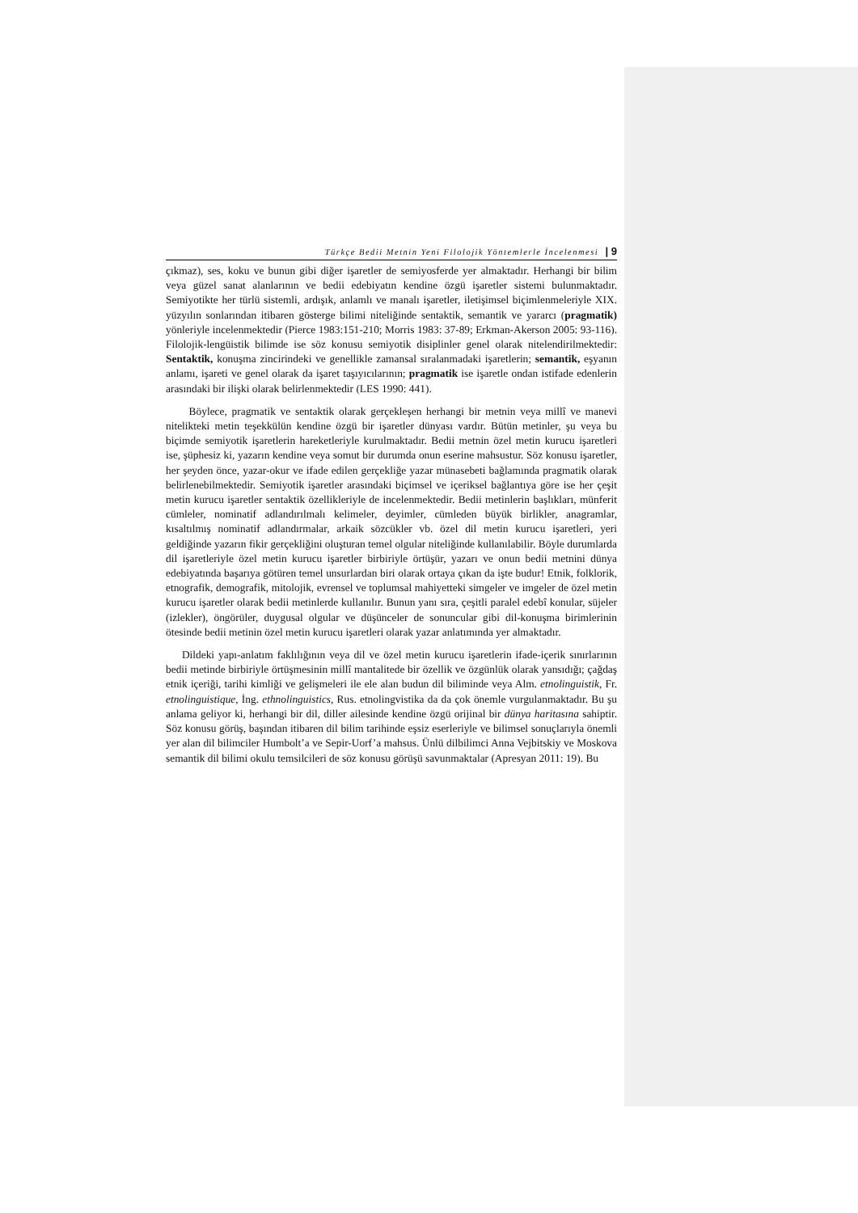Türkçe Bedii Metnin Yeni Filolojik Yöntemlerle İncelenmesi | 9
çıkmaz), ses, koku ve bunun gibi diğer işaretler de semiyosferde yer almaktadır. Herhangi bir bilim veya güzel sanat alanlarının ve bedii edebiyatın kendine özgü işaretler sistemi bulunmaktadır. Semiyotikte her türlü sistemli, ardışık, anlamlı ve manalı işaretler, iletişimsel biçimlenmeleriyle XIX. yüzyılın sonlarından itibaren gösterge bilimi niteliğinde sentaktik, semantik ve yararcı (pragmatik) yönleriyle incelenmektedir (Pierce 1983:151-210; Morris 1983: 37-89; Erkman-Akerson 2005: 93-116). Filolojik-lengüistik bilimde ise söz konusu semiyotik disiplinler genel olarak nitelendirilmektedir: Sentaktik, konuşma zincirindeki ve genellikle zamansal sıralanmadaki işaretlerin; semantik, eşyanın anlamı, işareti ve genel olarak da işaret taşıyıcılarının; pragmatik ise işaretle ondan istifade edenlerin arasındaki bir ilişki olarak belirlenmektedir (LES 1990: 441).
Böylece, pragmatik ve sentaktik olarak gerçekleşen herhangi bir metnin veya millî ve manevi nitelikteki metin teşekkülün kendine özgü bir işaretler dünyası vardır. Bütün metinler, şu veya bu biçimde semiyotik işaretlerin hareketleriyle kurulmaktadır. Bedii metnin özel metin kurucu işaretleri ise, şüphesiz ki, yazarın kendine veya somut bir durumda onun eserine mahsustur. Söz konusu işaretler, her şeyden önce, yazar-okur ve ifade edilen gerçekliğe yazar münasebeti bağlamında pragmatik olarak belirlenebilmektedir. Semiyotik işaretler arasındaki biçimsel ve içeriksel bağlantıya göre ise her çeşit metin kurucu işaretler sentaktik özellikleriyle de incelenmektedir. Bedii metinlerin başlıkları, münferit cümleler, nominatif adlandırılmalı kelimeler, deyimler, cümleden büyük birlikler, anagramlar, kısaltılmış nominatif adlandırmalar, arkaik sözcükler vb. özel dil metin kurucu işaretleri, yeri geldiğinde yazarın fikir gerçekliğini oluşturan temel olgular niteliğinde kullanılabilir. Böyle durumlarda dil işaretleriyle özel metin kurucu işaretler birbiriyle örtüşür, yazarı ve onun bedii metnini dünya edebiyatında başarıya götüren temel unsurlardan biri olarak ortaya çıkan da işte budur! Etnik, folklorik, etnografik, demografik, mitolojik, evrensel ve toplumsal mahiyetteki simgeler ve imgeler de özel metin kurucu işaretler olarak bedii metinlerde kullanılır. Bunun yanı sıra, çeşitli paralel edebî konular, süjeler (izlekler), öngörüler, duygusal olgular ve düşünceler de sonuncular gibi dil-konuşma birimlerinin ötesinde bedii metinin özel metin kurucu işaretleri olarak yazar anlatımında yer almaktadır.
Dildeki yapı-anlatım faklılığının veya dil ve özel metin kurucu işaretlerin ifade-içerik sınırlarının bedii metinde birbiriyle örtüşmesinin millî mantalitede bir özellik ve özgünlük olarak yansıdığı; çağdaş etnik içeriği, tarihi kimliği ve gelişmeleri ile ele alan budun dil biliminde veya Alm. etnolinguistik, Fr. etnolinguistique, İng. ethnolinguistics, Rus. etnolingvistika da da çok önemle vurgulanmaktadır. Bu şu anlama geliyor ki, herhangi bir dil, diller ailesinde kendine özgü orijinal bir dünya haritasına sahiptir. Söz konusu görüş, başından itibaren dil bilim tarihinde eşsiz eserleriyle ve bilimsel sonuçlarıyla önemli yer alan dil bilimciler Humbolt’a ve Sepir-Uorf’a mahsus. Ünlü dilbilimci Anna Vejbitskiy ve Moskova semantik dil bilimi okulu temsilcileri de söz konusu görüşü savunmaktalar (Apresyan 2011: 19). Bu